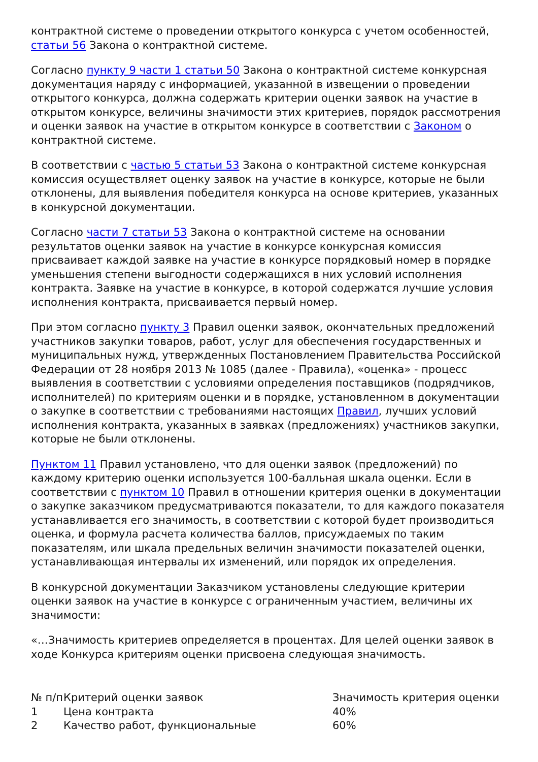контрактной системе о проведении открытого конкурса с учетом особенностей, статьи 56 Закона о контрактной системе.
Согласно пункту 9 части 1 статьи 50 Закона о контрактной системе конкурсная документация наряду с информацией, указанной в извещении о проведении открытого конкурса, должна содержать критерии оценки заявок на участие в открытом конкурсе, величины значимости этих критериев, порядок рассмотрения и оценки заявок на участие в открытом конкурсе в соответствии с Законом о контрактной системе.
В соответствии с частью 5 статьи 53 Закона о контрактной системе конкурсная комиссия осуществляет оценку заявок на участие в конкурсе, которые не были отклонены, для выявления победителя конкурса на основе критериев, указанных в конкурсной документации.
Согласно части 7 статьи 53 Закона о контрактной системе на основании результатов оценки заявок на участие в конкурсе конкурсная комиссия присваивает каждой заявке на участие в конкурсе порядковый номер в порядке уменьшения степени выгодности содержащихся в них условий исполнения контракта. Заявке на участие в конкурсе, в которой содержатся лучшие условия исполнения контракта, присваивается первый номер.
При этом согласно пункту 3 Правил оценки заявок, окончательных предложений участников закупки товаров, работ, услуг для обеспечения государственных и муниципальных нужд, утвержденных Постановлением Правительства Российской Федерации от 28 ноября 2013 № 1085 (далее - Правила), «оценка» - процесс выявления в соответствии с условиями определения поставщиков (подрядчиков, исполнителей) по критериям оценки и в порядке, установленном в документации о закупке в соответствии с требованиями настоящих Правил, лучших условий исполнения контракта, указанных в заявках (предложениях) участников закупки, которые не были отклонены.
Пунктом 11 Правил установлено, что для оценки заявок (предложений) по каждому критерию оценки используется 100-балльная шкала оценки. Если в соответствии с пунктом 10 Правил в отношении критерия оценки в документации о закупке заказчиком предусматриваются показатели, то для каждого показателя устанавливается его значимость, в соответствии с которой будет производиться оценка, и формула расчета количества баллов, присуждаемых по таким показателям, или шкала предельных величин значимости показателей оценки, устанавливающая интервалы их изменений, или порядок их определения.
В конкурсной документации Заказчиком установлены следующие критерии оценки заявок на участие в конкурсе с ограниченным участием, величины их значимости:
«…Значимость критериев определяется в процентах. Для целей оценки заявок в ходе Конкурса критериям оценки присвоена следующая значимость.
| № п/п | Критерий оценки заявок | Значимость критерия оценки |
| 1 | Цена контракта | 40% |
| 2 | Качество работ, функциональные | 60% |